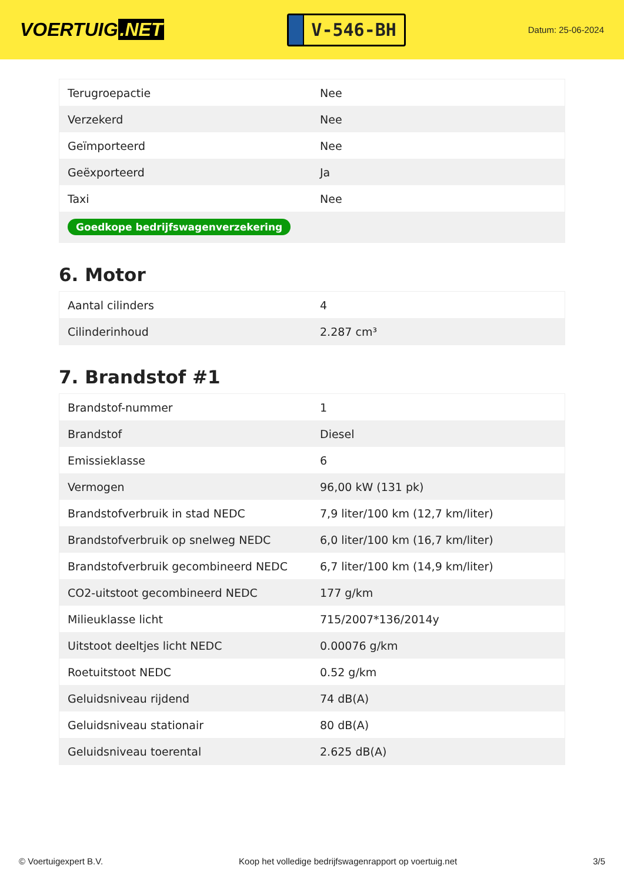VOERTUIG.NET
V-546-BH
Datum: 25-06-2024
| Terugroepactie | Nee |
| Verzekerd | Nee |
| Geïmporteerd | Nee |
| Geëxporteerd | Ja |
| Taxi | Nee |
| Goedkope bedrijfswagenverzekering | |
6. Motor
| Aantal cilinders | 4 |
| Cilinderinhoud | 2.287 cm³ |
7. Brandstof #1
| Brandstof-nummer | 1 |
| Brandstof | Diesel |
| Emissieklasse | 6 |
| Vermogen | 96,00 kW (131 pk) |
| Brandstofverbruik in stad NEDC | 7,9 liter/100 km (12,7 km/liter) |
| Brandstofverbruik op snelweg NEDC | 6,0 liter/100 km (16,7 km/liter) |
| Brandstofverbruik gecombineerd NEDC | 6,7 liter/100 km (14,9 km/liter) |
| CO2-uitstoot gecombineerd NEDC | 177 g/km |
| Milieuklasse licht | 715/2007*136/2014y |
| Uitstoot deeltjes licht NEDC | 0.00076 g/km |
| Roetuitstoot NEDC | 0.52 g/km |
| Geluidsniveau rijdend | 74 dB(A) |
| Geluidsniveau stationair | 80 dB(A) |
| Geluidsniveau toerental | 2.625 dB(A) |
© Voertuigexpert B.V. Koop het volledige bedrijfswagenrapport op voertuig.net 3/5